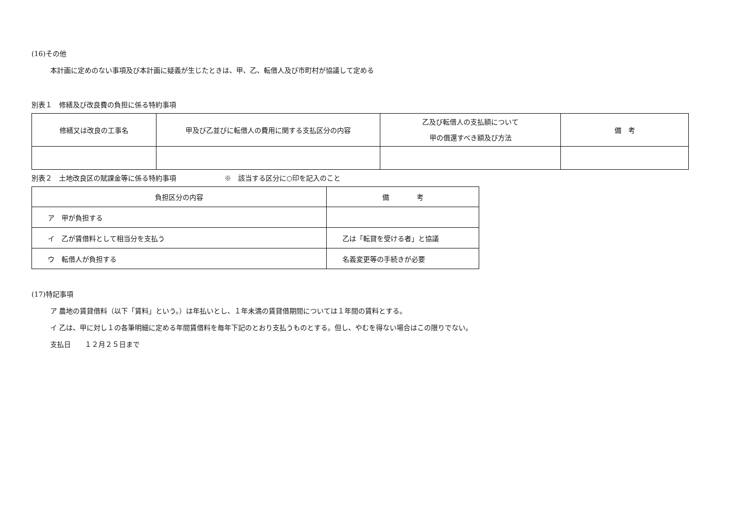(16)その他
本計画に定めのない事項及び本計画に疑義が生じたときは、甲、乙、転借人及び市町村が協議して定める
別表１　修繕及び改良費の負担に係る特約事項
| 修繕又は改良の工事名 | 甲及び乙並びに転借人の費用に関する支払区分の内容 | 乙及び転借人の支払額について 甲の償還すべき額及び方法 | 備 考 |
| --- | --- | --- | --- |
別表２　土地改良区の賦課金等に係る特約事項　　　　　　　※　該当する区分に○印を記入のこと
| 負担区分の内容 | 備 考 |
| --- | --- |
| ア 甲が負担する | |
| イ 乙が賃借料として相当分を支払う | 乙は「転貸を受ける者」と協議 |
| ウ 転借人が負担する | 名義変更等の手続きが必要 |
(17)特記事項
ア 農地の賃貸借料（以下「賃料」という。）は年払いとし、１年未満の賃貸借期間については１年間の賃料とする。
イ 乙は、甲に対し１の各筆明細に定める年間賃借料を毎年下記のとおり支払うものとする。但し、やむを得ない場合はこの限りでない。
支払日　　１２月２５日まで